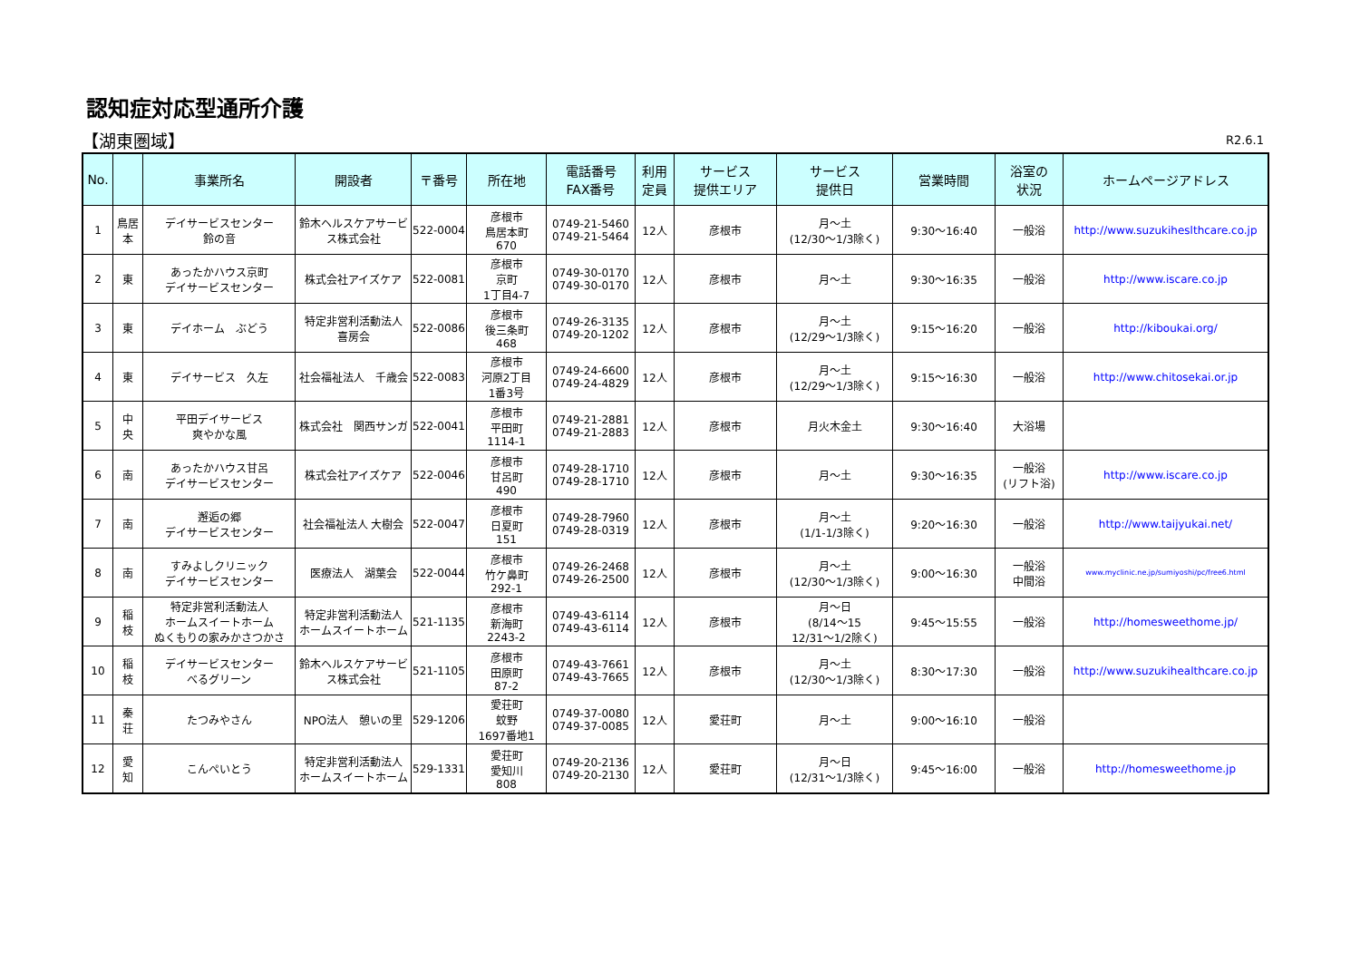認知症対応型通所介護
【湖東圏域】 R2.6.1
| No. | | 事業所名 | 開設者 | 〒番号 | 所在地 | 電話番号 FAX番号 | 利用 定員 | サービス 提供エリア | サービス 提供日 | 営業時間 | 浴室の 状況 | ホームページアドレス |
| --- | --- | --- | --- | --- | --- | --- | --- | --- | --- | --- | --- | --- |
| 1 | 鳥居 本 | デイサービスセンター 鈴の音 | 鈴木ヘルスケアサービス株式会社 | 522-0004 | 彦根市 鳥居本町 670 | 0749-21-5460 0749-21-5464 | 12人 | 彦根市 | 月～土 (12/30～1/3除く) | 9:30～16:40 | 一般浴 | http://www.suzukiheslthcare.co.jp |
| 2 | 東 | あったかハウス京町 デイサービスセンター | 株式会社アイズケア | 522-0081 | 彦根市 京町 1丁目4-7 | 0749-30-0170 0749-30-0170 | 12人 | 彦根市 | 月～土 | 9:30～16:35 | 一般浴 | http://www.iscare.co.jp |
| 3 | 東 | デイホーム ぶどう | 特定非営利活動法人 喜房会 | 522-0086 | 彦根市 後三条町 468 | 0749-26-3135 0749-20-1202 | 12人 | 彦根市 | 月～土 (12/29～1/3除く) | 9:15～16:20 | 一般浴 | http://kiboukai.org/ |
| 4 | 東 | デイサービス 久左 | 社会福祉法人 千歳会 | 522-0083 | 彦根市 河原2丁目 1番3号 | 0749-24-6600 0749-24-4829 | 12人 | 彦根市 | 月～土 (12/29～1/3除く) | 9:15～16:30 | 一般浴 | http://www.chitosekai.or.jp |
| 5 | 中 央 | 平田デイサービス 爽やかな風 | 株式会社 関西サンガ | 522-0041 | 彦根市 平田町 1114-1 | 0749-21-2881 0749-21-2883 | 12人 | 彦根市 | 月火木金土 | 9:30～16:40 | 大浴場 | |
| 6 | 南 | あったかハウス甘呂 デイサービスセンター | 株式会社アイズケア | 522-0046 | 彦根市 甘呂町 490 | 0749-28-1710 0749-28-1710 | 12人 | 彦根市 | 月～土 | 9:30～16:35 | 一般浴 (リフト浴) | http://www.iscare.co.jp |
| 7 | 南 | 邂逅の郷 デイサービスセンター | 社会福祉法人 大樹会 | 522-0047 | 彦根市 日夏町 151 | 0749-28-7960 0749-28-0319 | 12人 | 彦根市 | 月～土 (1/1-1/3除く) | 9:20～16:30 | 一般浴 | http://www.taijyukai.net/ |
| 8 | 南 | すみよしクリニック デイサービスセンター | 医療法人 湖葉会 | 522-0044 | 彦根市 竹ケ鼻町 292-1 | 0749-26-2468 0749-26-2500 | 12人 | 彦根市 | 月～土 (12/30～1/3除く) | 9:00～16:30 | 一般浴 中間浴 | www.myclinic.ne.jp/sumiyoshi/pc/free6.html |
| 9 | 稲 枝 | 特定非営利活動法人 ホームスイートホーム ぬくもりの家みかさつかさ | 特定非営利活動法人 ホームスイートホーム | 521-1135 | 彦根市 新海町 2243-2 | 0749-43-6114 0749-43-6114 | 12人 | 彦根市 | 月～日 (8/14～15 12/31～1/2除く) | 9:45～15:55 | 一般浴 | http://homesweethome.jp/ |
| 10 | 稲 枝 | デイサービスセンター べるグリーン | 鈴木ヘルスケアサービス株式会社 | 521-1105 | 彦根市 田原町 87-2 | 0749-43-7661 0749-43-7665 | 12人 | 彦根市 | 月～土 (12/30～1/3除く) | 8:30～17:30 | 一般浴 | http://www.suzukihealthcare.co.jp |
| 11 | 秦 荘 | たつみやさん | NPO法人 憩いの里 | 529-1206 | 愛荘町 蚊野 1697番地1 | 0749-37-0080 0749-37-0085 | 12人 | 愛荘町 | 月～土 | 9:00～16:10 | 一般浴 | |
| 12 | 愛 知 | こんぺいとう | 特定非営利活動法人 ホームスイートホーム | 529-1331 | 愛荘町 愛知川 808 | 0749-20-2136 0749-20-2130 | 12人 | 愛荘町 | 月～日 (12/31～1/3除く) | 9:45～16:00 | 一般浴 | http://homesweethome.jp |